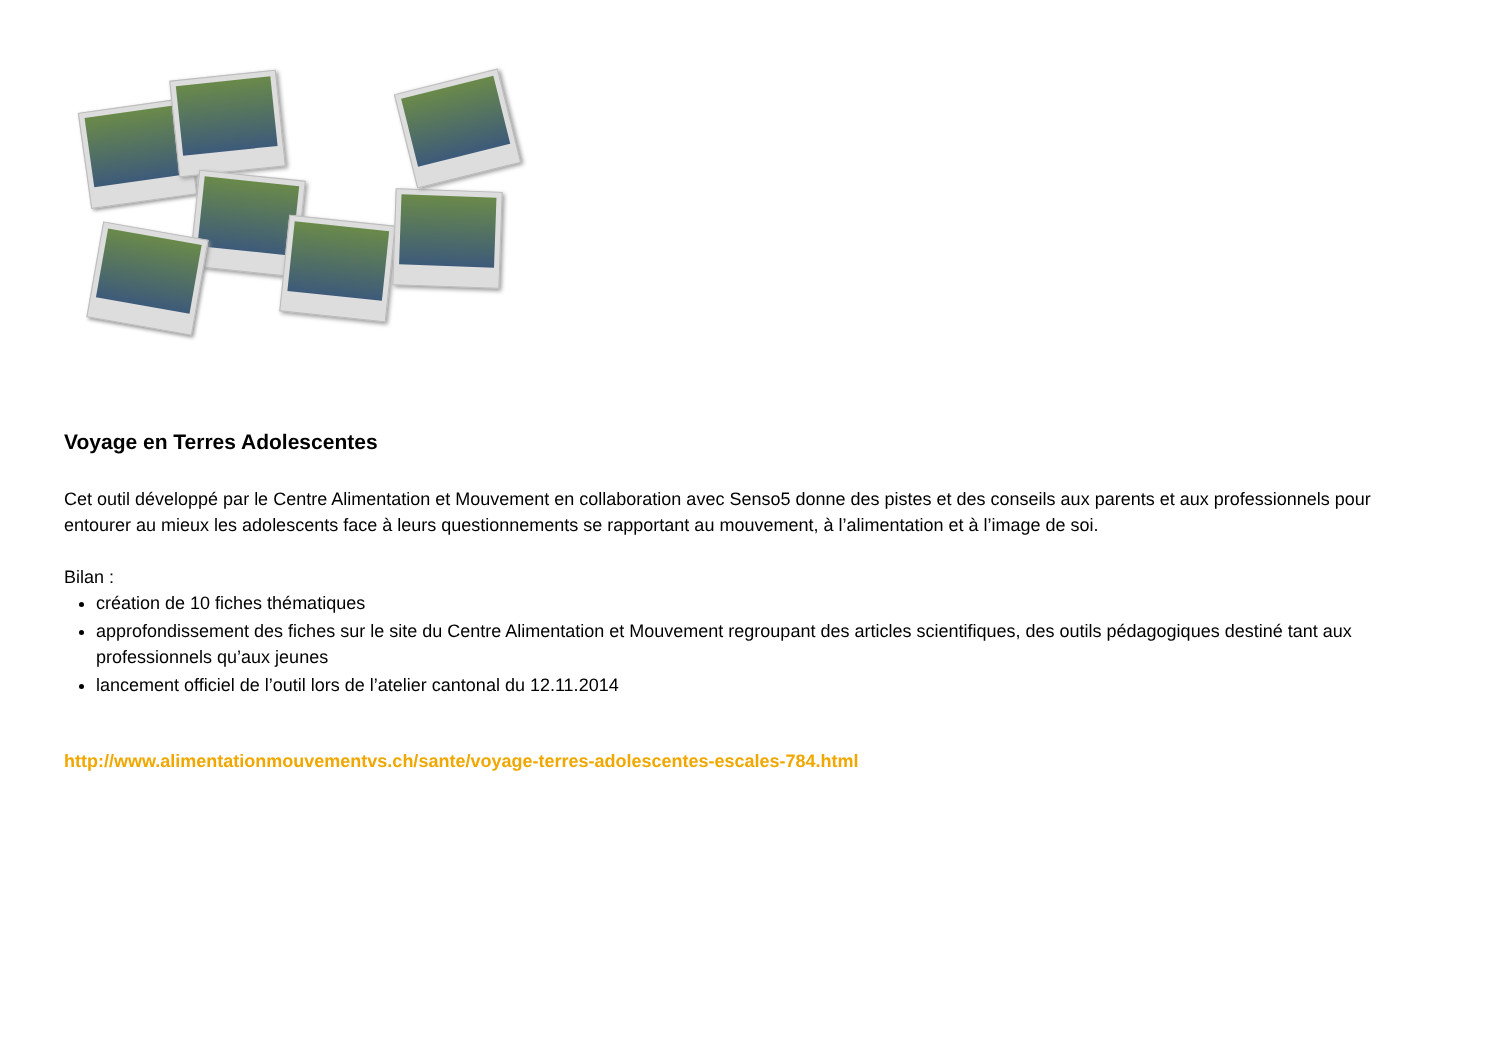Voyage en Terres Adolescentes
Cet outil développé par le Centre Alimentation et Mouvement en collaboration avec Senso5 donne des pistes et des conseils aux parents et aux professionnels pour entourer au mieux les adolescents face à leurs questionnements se rapportant au mouvement, à l’alimentation et à l’image de soi.
Bilan :
création de 10 fiches thématiques
approfondissement des fiches sur le site du Centre Alimentation et Mouvement regroupant des articles scientifiques, des outils pédagogiques destiné tant aux professionnels qu’aux jeunes
lancement officiel de l’outil lors de l’atelier cantonal du 12.11.2014
http://www.alimentationmouvementvs.ch/sante/voyage-terres-adolescentes-escales-784.html